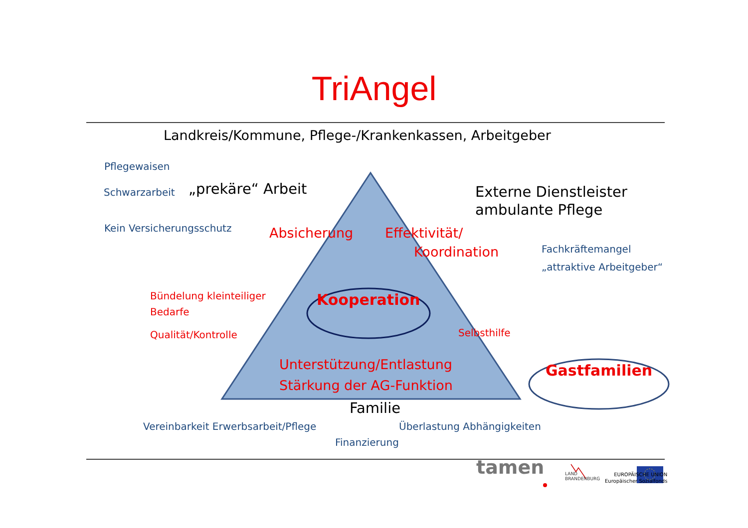TriAngel
Landkreis/Kommune, Pflege-/Krankenkassen, Arbeitgeber
Pflegewaisen
Schwarzarbeit
„prekäre“ Arbeit
Externe Dienstleister
ambulante Pflege
Kein Versicherungsschutz
Absicherung
Effektivität/
Fachkräftemangel
Koordination
„attraktive Arbeitgeber“
Bündelung kleinteiliger
Kooperation
Bedarfe
Qualität/Kontrolle
Selbsthilfe
Unterstützung/Entlastung
Gastfamilien
Stärkung der AG-Funktion
Familie
Vereinbarkeit Erwerbsarbeit/Pflege
Überlastung Abhängigkeiten
Finanzierung
tamen
LAND
BRANDENBURG
EUROPÄISCHE UNION
Europäischer Sozialfonds